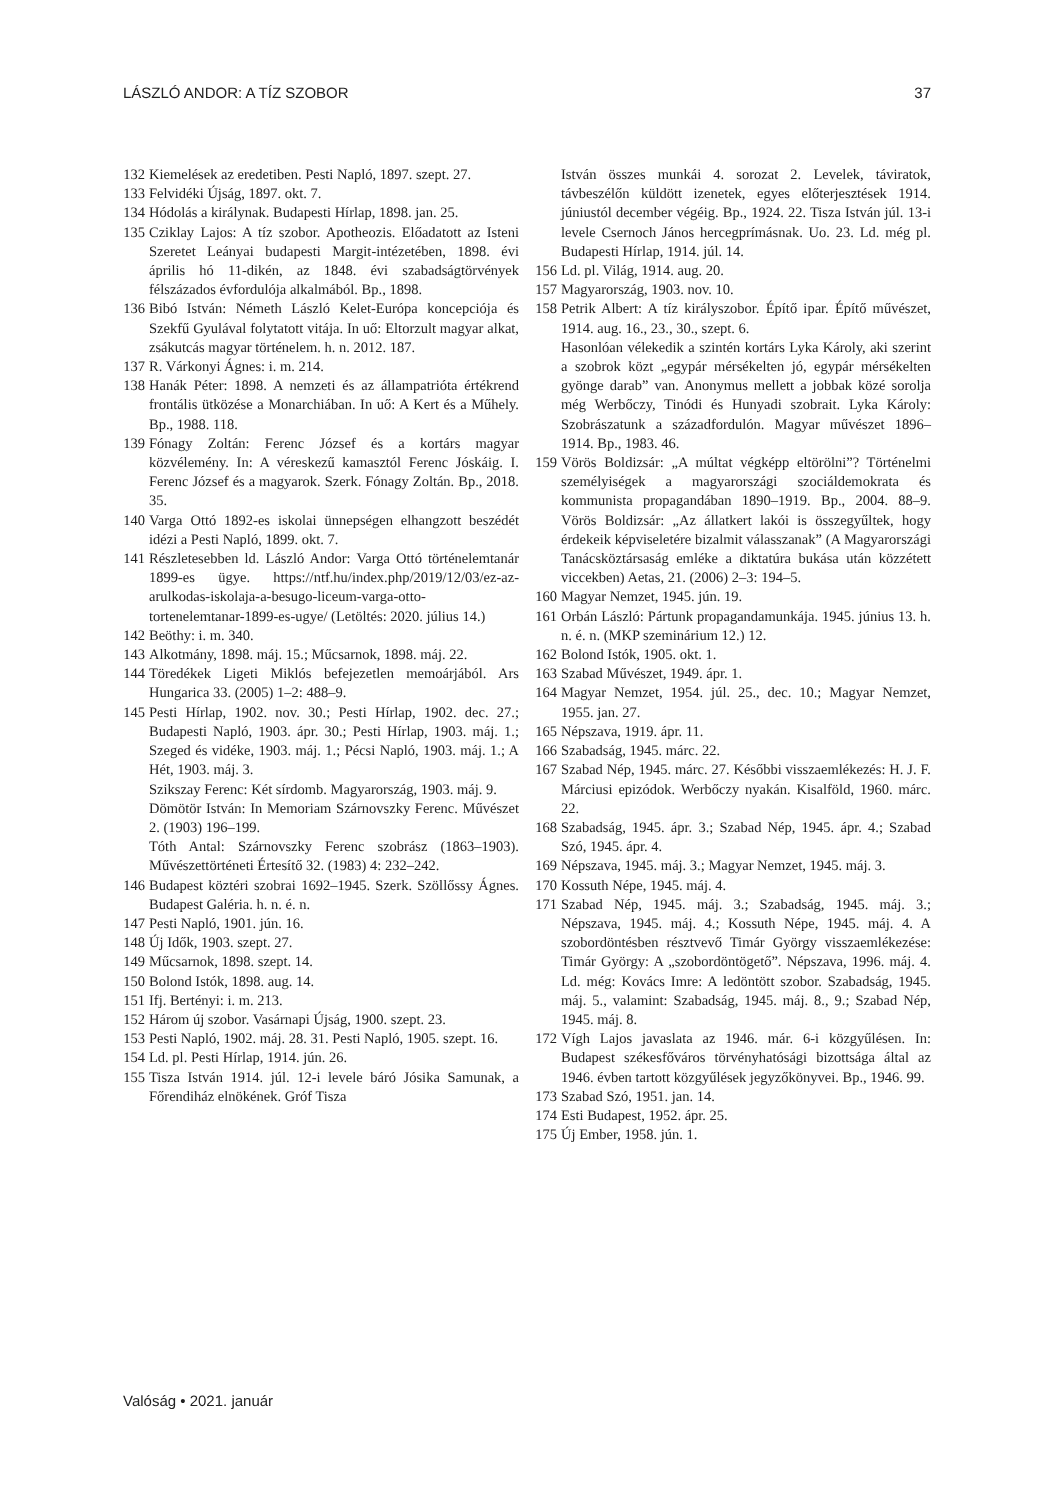LÁSZLÓ ANDOR: A TÍZ SZOBOR 37
132
Kiemelések az eredetiben. Pesti Napló, 1897. szept. 27.
133
Felvidéki Újság, 1897. okt. 7.
134
Hódolás a királynak. Budapesti Hírlap, 1898. jan. 25.
135
Cziklay Lajos: A tíz szobor. Apotheozis. Előadatott az Isteni Szeretet Leányai budapesti Margit-intézetében, 1898. évi április hó 11-dikén, az 1848. évi szabadságtörvények félszázados évfordulója alkalmából. Bp., 1898.
136
Bibó István: Németh László Kelet-Európa koncepciója és Szekfű Gyulával folytatott vitája. In uő: Eltorzult magyar alkat, zsákutcás magyar történelem. h. n. 2012. 187.
137
R. Várkonyi Ágnes: i. m. 214.
138
Hanák Péter: 1898. A nemzeti és az állampatrióta értékrend frontális ütközése a Monarchiában. In uő: A Kert és a Műhely. Bp., 1988. 118.
139
Fónagy Zoltán: Ferenc József és a kortárs magyar közvélemény. In: A véreskezű kamasztól Ferenc Jóskáig. I. Ferenc József és a magyarok. Szerk. Fónagy Zoltán. Bp., 2018. 35.
140
Varga Ottó 1892-es iskolai ünnepségen elhangzott beszédét idézi a Pesti Napló, 1899. okt. 7.
141
Részletesebben ld. László Andor: Varga Ottó történelemtanár 1899-es ügye. https://ntf.hu/index.php/2019/12/03/ez-az-arulkodas-iskolaja-a-besugo-liceum-varga-otto-tortenelemtanar-1899-es-ugye/ (Letöltés: 2020. július 14.)
142
Beöthy: i. m. 340.
143
Alkotmány, 1898. máj. 15.; Műcsarnok, 1898. máj. 22.
144
Töredékek Ligeti Miklós befejezetlen memoárjából. Ars Hungarica 33. (2005) 1–2: 488–9.
145
Pesti Hírlap, 1902. nov. 30.; Pesti Hírlap, 1902. dec. 27.; Budapesti Napló, 1903. ápr. 30.; Pesti Hírlap, 1903. máj. 1.; Szeged és vidéke, 1903. máj. 1.; Pécsi Napló, 1903. máj. 1.; A Hét, 1903. máj. 3.
Szikszay Ferenc: Két sírdomb. Magyarország, 1903. máj. 9.
Dömötör István: In Memoriam Szárnovszky Ferenc. Művészet 2. (1903) 196–199.
Tóth Antal: Szárnovszky Ferenc szobrász (1863–1903). Művészettörténeti Értesítő 32. (1983) 4: 232–242.
146
Budapest köztéri szobrai 1692–1945. Szerk. Szöllőssy Ágnes. Budapest Galéria. h. n. é. n.
147
Pesti Napló, 1901. jún. 16.
148
Új Idők, 1903. szept. 27.
149
Műcsarnok, 1898. szept. 14.
150
Bolond Istók, 1898. aug. 14.
151
Ifj. Bertényi: i. m. 213.
152
Három új szobor. Vasárnapi Újság, 1900. szept. 23.
153
Pesti Napló, 1902. máj. 28. 31. Pesti Napló, 1905. szept. 16.
154
Ld. pl. Pesti Hírlap, 1914. jún. 26.
155
Tisza István 1914. júl. 12-i levele báró Jósika Samunak, a Főrendiház elnökének. Gróf Tisza
István összes munkái 4. sorozat 2. Levelek, táviratok, távbeszélőn küldött izenetek, egyes előterjesztések 1914. júniustól december végéig. Bp., 1924. 22. Tisza István júl. 13-i levele Csernoch János hercegprímásnak. Uo. 23. Ld. még pl. Budapesti Hírlap, 1914. júl. 14.
156
Ld. pl. Világ, 1914. aug. 20.
157
Magyarország, 1903. nov. 10.
158
Petrik Albert: A tíz királyszobor. Építő ipar. Építő művészet, 1914. aug. 16., 23., 30., szept. 6.
Hasonlóan vélekedik a szintén kortárs Lyka Károly, aki szerint a szobrok közt „egypár mérsékelten jó, egypár mérsékelten gyönge darab” van. Anonymus mellett a jobbak közé sorolja még Werbőczy, Tinódi és Hunyadi szobrait. Lyka Károly: Szobrászatunk a századfordulón. Magyar művészet 1896–1914. Bp., 1983. 46.
159
Vörös Boldizsár: „A múltat végképp eltörölni”? Történelmi személyiségek a magyarországi szociáldemokrata és kommunista propagandában 1890–1919. Bp., 2004. 88–9. Vörös Boldizsár: „Az állatkert lakói is összegyűltek, hogy érdekeik képviseletére bizalmit válasszanak” (A Magyarországi Tanácsköztársaság emléke a diktatúra bukása után közzétett viccekben) Aetas, 21. (2006) 2–3: 194–5.
160
Magyar Nemzet, 1945. jún. 19.
161
Orbán László: Pártunk propagandamunkája. 1945. június 13. h. n. é. n. (MKP szeminárium 12.) 12.
162
Bolond Istók, 1905. okt. 1.
163
Szabad Művészet, 1949. ápr. 1.
164
Magyar Nemzet, 1954. júl. 25., dec. 10.; Magyar Nemzet, 1955. jan. 27.
165
Népszava, 1919. ápr. 11.
166
Szabadság, 1945. márc. 22.
167
Szabad Nép, 1945. márc. 27. Későbbi visszaemlékezés: H. J. F. Márciusi epizódok. Werbőczy nyakán. Kisalföld, 1960. márc. 22.
168
Szabadság, 1945. ápr. 3.; Szabad Nép, 1945. ápr. 4.; Szabad Szó, 1945. ápr. 4.
169
Népszava, 1945. máj. 3.; Magyar Nemzet, 1945. máj. 3.
170
Kossuth Népe, 1945. máj. 4.
171
Szabad Nép, 1945. máj. 3.; Szabadság, 1945. máj. 3.; Népszava, 1945. máj. 4.; Kossuth Népe, 1945. máj. 4. A szobordöntésben résztvevő Timár György visszaemlékezése: Timár György: A „szobordöntögető”. Népszava, 1996. máj. 4. Ld. még: Kovács Imre: A ledöntött szobor. Szabadság, 1945. máj. 5., valamint: Szabadság, 1945. máj. 8., 9.; Szabad Nép, 1945. máj. 8.
172
Vígh Lajos javaslata az 1946. már. 6-i közgyűlésen. In: Budapest székesfőváros törvényhatósági bizottsága által az 1946. évben tartott közgyűlések jegyzőkönyvei. Bp., 1946. 99.
173
Szabad Szó, 1951. jan. 14.
174
Esti Budapest, 1952. ápr. 25.
175
Új Ember, 1958. jún. 1.
Valóság • 2021. január